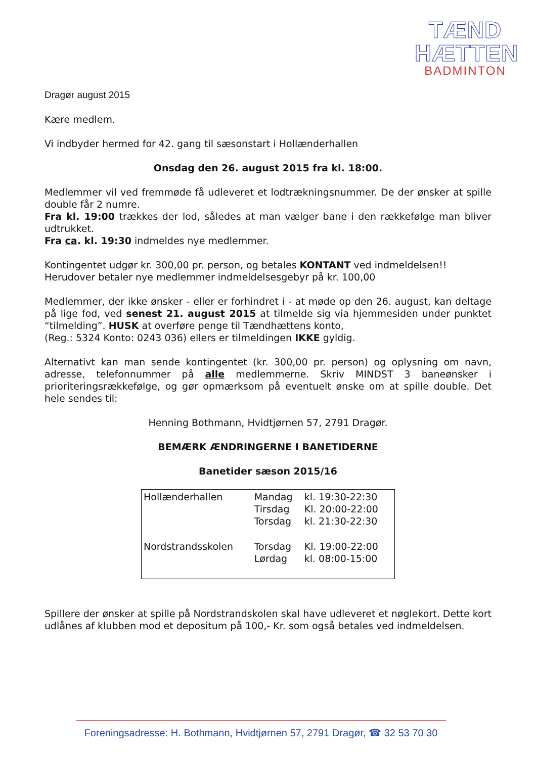TÆND HÆTTEN
BADMINTON
Dragør august 2015
Kære medlem.
Vi indbyder hermed for 42. gang til sæsonstart i Hollænderhallen
Onsdag den 26. august 2015 fra kl. 18:00.
Medlemmer vil ved fremmøde få udleveret et lodtrækningsnummer. De der ønsker at spille double får 2 numre.
Fra kl. 19:00 trækkes der lod, således at man vælger bane i den rækkefølge man bliver udtrukket.
Fra ca. kl. 19:30 indmeldes nye medlemmer.
Kontingentet udgør kr. 300,00 pr. person, og betales KONTANT ved indmeldelsen!!
Herudover betaler nye medlemmer indmeldelsesgebyr på kr. 100,00
Medlemmer, der ikke ønsker - eller er forhindret i - at møde op den 26. august, kan deltage på lige fod, ved senest 21. august 2015 at tilmelde sig via hjemmesiden under punktet “tilmelding”. HUSK at overføre penge til Tændhættens konto,
(Reg.: 5324 Konto: 0243 036) ellers er tilmeldingen IKKE gyldig.
Alternativt kan man sende kontingentet (kr. 300,00 pr. person) og oplysning om navn, adresse, telefonnummer på alle medlemmerne. Skriv MINDST 3 baneønsker i prioriteringsrækkefølge, og gør opmærksom på eventuelt ønske om at spille double. Det hele sendes til:
Henning Bothmann, Hvidtjørnen 57, 2791 Dragør.
BEMÆRK ÆNDRINGERNE I BANETIDERNE
Banetider sæson 2015/16
| Hollænderhallen | Mandag Tirsdag Torsdag | kl. 19:30-22:30 Kl. 20:00-22:00 kl. 21:30-22:30 |
| Nordstrandsskolen | Torsdag Lørdag | Kl. 19:00-22:00 kl. 08:00-15:00 |
Spillere der ønsker at spille på Nordstrandskolen skal have udleveret et nøglekort. Dette kort udlånes af klubben mod et depositum på 100,- Kr. som også betales ved indmeldelsen.
Foreningsadresse: H. Bothmann, Hvidtjørnen 57, 2791 Dragør, ☎ 32 53 70 30